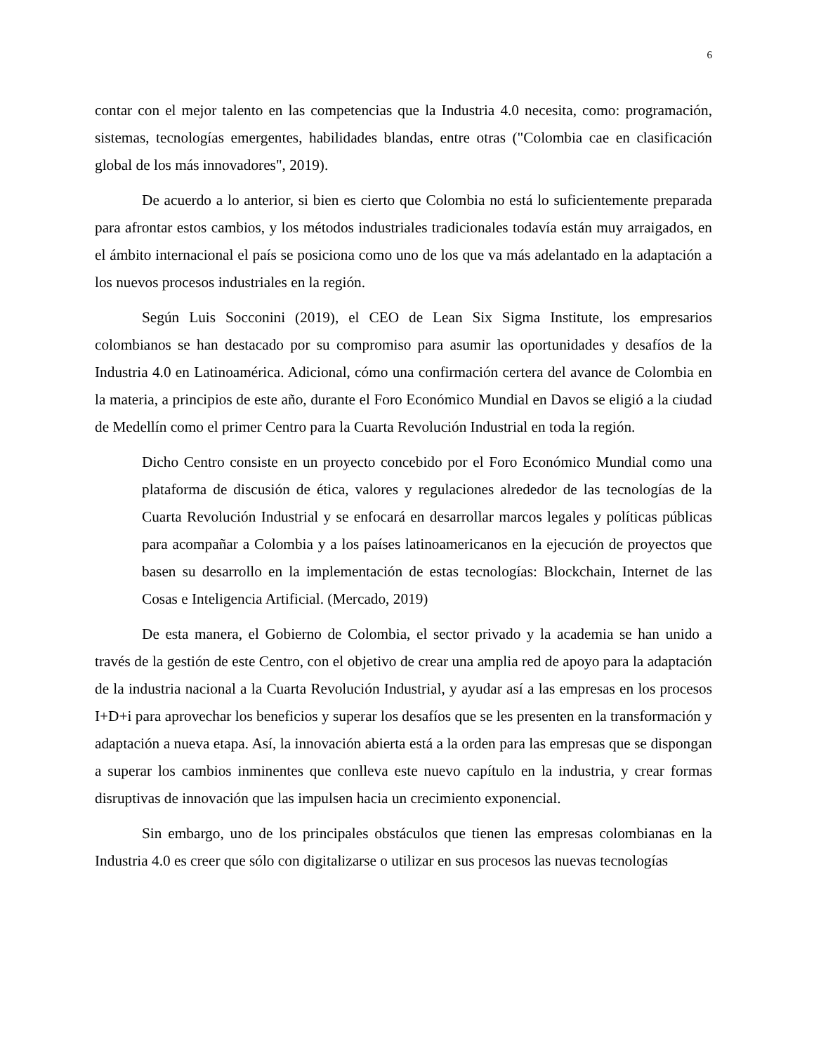6
contar con el mejor talento en las competencias que la Industria 4.0 necesita, como: programación, sistemas, tecnologías emergentes, habilidades blandas, entre otras ("Colombia cae en clasificación global de los más innovadores", 2019).
De acuerdo a lo anterior, si bien es cierto que Colombia no está lo suficientemente preparada para afrontar estos cambios, y los métodos industriales tradicionales todavía están muy arraigados, en el ámbito internacional el país se posiciona como uno de los que va más adelantado en la adaptación a los nuevos procesos industriales en la región.
Según Luis Socconini (2019), el CEO de Lean Six Sigma Institute, los empresarios colombianos se han destacado por su compromiso para asumir las oportunidades y desafíos de la Industria 4.0 en Latinoamérica. Adicional, cómo una confirmación certera del avance de Colombia en la materia, a principios de este año, durante el Foro Económico Mundial en Davos se eligió a la ciudad de Medellín como el primer Centro para la Cuarta Revolución Industrial en toda la región.
Dicho Centro consiste en un proyecto concebido por el Foro Económico Mundial como una plataforma de discusión de ética, valores y regulaciones alrededor de las tecnologías de la Cuarta Revolución Industrial y se enfocará en desarrollar marcos legales y políticas públicas para acompañar a Colombia y a los países latinoamericanos en la ejecución de proyectos que basen su desarrollo en la implementación de estas tecnologías: Blockchain, Internet de las Cosas e Inteligencia Artificial. (Mercado, 2019)
De esta manera, el Gobierno de Colombia, el sector privado y la academia se han unido a través de la gestión de este Centro, con el objetivo de crear una amplia red de apoyo para la adaptación de la industria nacional a la Cuarta Revolución Industrial, y ayudar así a las empresas en los procesos I+D+i para aprovechar los beneficios y superar los desafíos que se les presenten en la transformación y adaptación a nueva etapa. Así, la innovación abierta está a la orden para las empresas que se dispongan a superar los cambios inminentes que conlleva este nuevo capítulo en la industria, y crear formas disruptivas de innovación que las impulsen hacia un crecimiento exponencial.
Sin embargo, uno de los principales obstáculos que tienen las empresas colombianas en la Industria 4.0 es creer que sólo con digitalizarse o utilizar en sus procesos las nuevas tecnologías